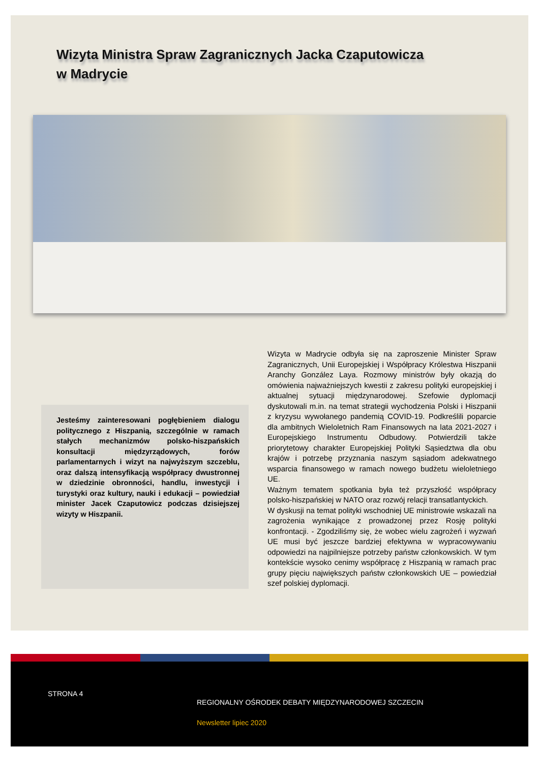Wizyta Ministra Spraw Zagranicznych Jacka Czaputowicza
w Madrycie
Jesteśmy zainteresowani pogłębieniem dialogu politycznego z Hiszpanią, szczególnie w ramach stałych mechanizmów polsko-hiszpańskich konsultacji międzyrządowych, forów parlamentarnych i wizyt na najwyższym szczeblu, oraz dalszą intensyfikacją współpracy dwustronnej w dziedzinie obronności, handlu, inwestycji i turystyki oraz kultury, nauki i edukacji – powiedział minister Jacek Czaputowicz podczas dzisiejszej wizyty w Hiszpanii.
Wizyta w Madrycie odbyła się na zaproszenie Minister Spraw Zagranicznych, Unii Europejskiej i Współpracy Królestwa Hiszpanii Aranchy González Laya. Rozmowy ministrów były okazją do omówienia najważniejszych kwestii z zakresu polityki europejskiej i aktualnej sytuacji międzynarodowej. Szefowie dyplomacji dyskutowali m.in. na temat strategii wychodzenia Polski i Hiszpanii z kryzysu wywołanego pandemią COVID-19. Podkreślili poparcie dla ambitnych Wieloletnich Ram Finansowych na lata 2021-2027 i Europejskiego Instrumentu Odbudowy. Potwierdzili także priorytetowy charakter Europejskiej Polityki Sąsiedztwa dla obu krajów i potrzebę przyznania naszym sąsiadom adekwatnego wsparcia finansowego w ramach nowego budżetu wieloletniego UE.
Ważnym tematem spotkania była też przyszłość współpracy polsko-hiszpańskiej w NATO oraz rozwój relacji transatlantyckich.
W dyskusji na temat polityki wschodniej UE ministrowie wskazali na zagrożenia wynikające z prowadzonej przez Rosję polityki konfrontacji. - Zgodziliśmy się, że wobec wielu zagrożeń i wyzwań UE musi być jeszcze bardziej efektywna w wypracowywaniu odpowiedzi na najpilniejsze potrzeby państw członkowskich. W tym kontekście wysoko cenimy współpracę z Hiszpanią w ramach prac grupy pięciu największych państw członkowskich UE – powiedział szef polskiej dyplomacji.
STRONA 4
REGIONALNY OŚRODEK DEBATY MIĘDZYNARODOWEJ SZCZECIN
Newsletter lipiec 2020